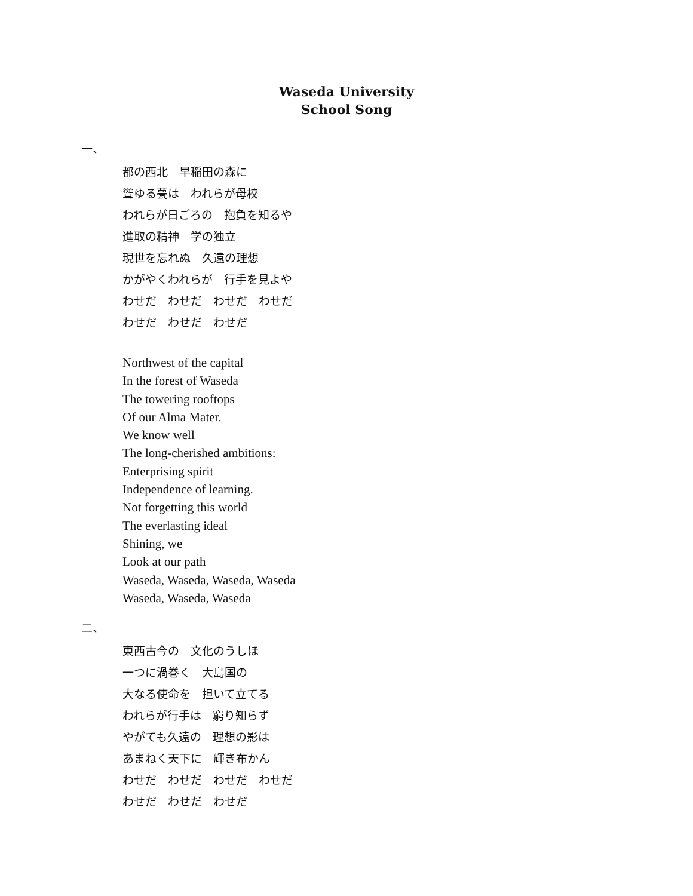Waseda University
School Song
一、
都の西北　早稲田の森に
聳ゆる甍は　われらが母校
われらが日ごろの　抱負を知るや
進取の精神　学の独立
現世を忘れぬ　久遠の理想
かがやくわれらが　行手を見よや
わせだ　わせだ　わせだ　わせだ
わせだ　わせだ　わせだ
Northwest of the capital
In the forest of Waseda
The towering rooftops
Of our Alma Mater.
We know well
The long-cherished ambitions:
Enterprising spirit
Independence of learning.
Not forgetting this world
The everlasting ideal
Shining, we
Look at our path
Waseda, Waseda, Waseda, Waseda
Waseda, Waseda, Waseda
二、
東西古今の　文化のうしほ
一つに渦巻く　大島国の
大なる使命を　担いて立てる
われらが行手は　窮り知らず
やがても久遠の　理想の影は
あまねく天下に　輝き布かん
わせだ　わせだ　わせだ　わせだ
わせだ　わせだ　わせだ